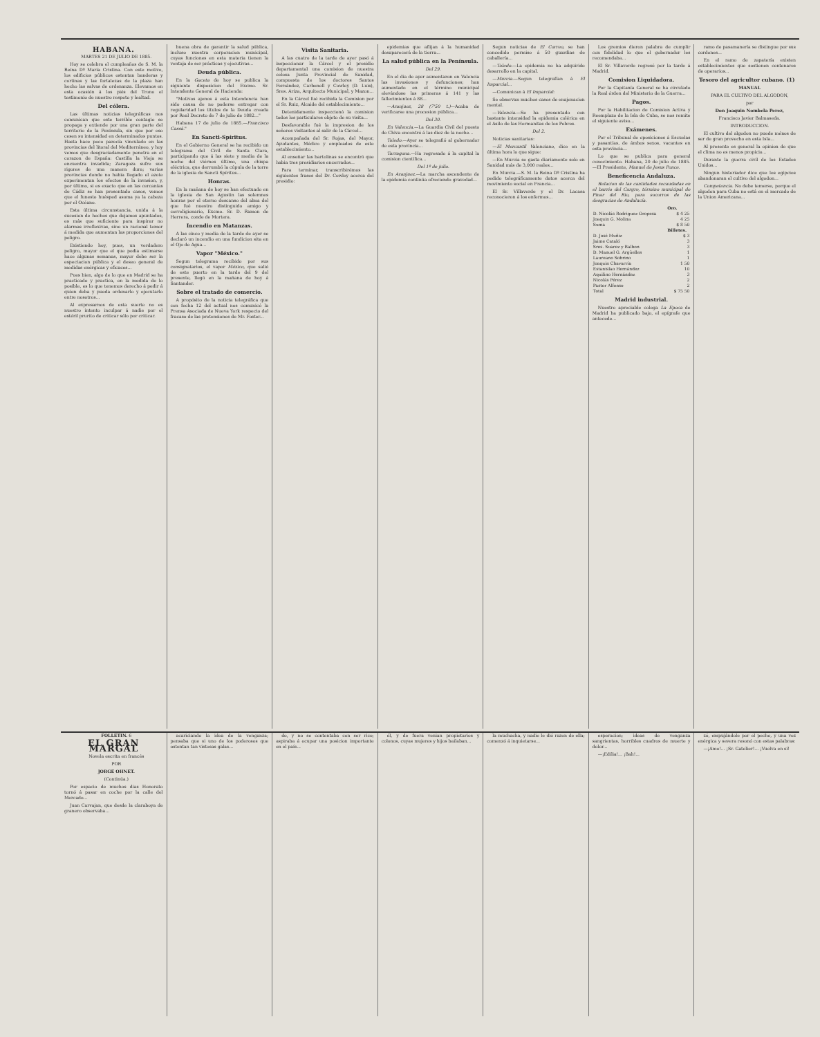HABANA.
MARTES 21 DE JULIO DE 1885.
Hoy se celebra el cumpleaños de S. M. la Reina Dª María Cristina. Con este motivo, los edificios públicos ostentan banderas y cortinas y las fortalezas de la plaza han hecho las salvas de ordenanza. Elevamos en esta ocasión á los piés del Trono el testimonio de nuestro respeto y lealtad.
Del cólera.
Las últimas noticias telegráficas nos comunican que este terrible contagio se propaga y extiende por una gran parte del territorio de la Península, sin que por eso cesen su intensidad en determinados puntos. Hasta hace poco parecía vinculado en las provincias del litoral del Mediterráneo, y hoy vemos que desgraciadamente penetra en el corazon de España: Castilla la Vieja se encuentra invadida; Zaragoza sufre sus rigores de una manera dura; varias provincias donde no habia llegado el azote experimentan los efectos de la invasion, y, por último, si es exacto que en las cercanías de Cádiz se han presentado casos, vemos que el funesto huésped asoma ya la cabeza por el Océano.
Esta última circunstancia, unida á la sucesion de hechos que dejamos apuntados, es más que suficiente para inspirar no alarmas irreflexivas, sino un racional temor á medida que aumentan las proporciones del peligro.
Existiendo hoy, pues, un verdadero peligro, mayor que el que podia estimarse hace algunas semanas, mayor debe ser la espectacion pública y el deseo general de medidas enérgicas y eficaces...
Pues bien, algo de lo que en Madrid se ha practicado y practica, en la medida de lo posible, es lo que tenemos derecho á pedir á quien deba y pueda ordenarlo y ejecutarlo entre nosotros...
Al expresarnos de esta suerte no es nuestro intento inculpar á nadie por el estéril prurito de criticar sólo por criticar.
buena obra de garantir la salud pública, incluso nuestra corporacion municipal, cuyas funciones en esta materia tienen la ventaja de ser prácticas y ejecutivas...
Deuda pública.
En la Gaceta de hoy se publica la siguiente disposicion del Excmo. Sr. Intendente General de Hacienda:
"Motivos ajenos á esta Intendencia han sido causa de no poderse entregar con regularidad los títulos de la Deuda creada por Real Decreto de 7 de julio de 1882..."
Habana 17 de julio de 1885.—Francisco Cassá."
En Sancti-Spíritus.
En el Gobierno General se ha recibido un telegrama del Civil de Santa Clara, participando que á las siete y media de la noche del viérnes último, una chispa eléctrica, que derrumbó la cúpula de la torre de la iglesia de Sancti Spíritus...
Honras.
En la mañana de hoy se han efectuado en la iglesia de San Agustin las solemnes honras por el eterno descanso del alma del que fué nuestro distinguido amigo y correligionario, Excmo. Sr. D. Ramon de Herrera, conde de Mortera.
Incendio en Matanzas.
A las cinco y media de la tarde de ayer se declaró un incendio en una fundicion sita en el Ojo de Agua...
Vapor "México."
Segun telegrama recibido por sus consignatarios, el vapor México, que salió de este puerto en la tarde del 9 del presente, llegó en la mañana de hoy á Santander.
Sobre el tratado de comercio.
A propósito de la noticia telegráfica que con fecha 12 del actual nos comunicó la Prensa Asociada de Nueva York respecto del fracaso de las pretensiones de Mr. Foster...
Visita Sanitaria.
A las cuatro de la tarde de ayer pasó á inspeccionar la Cárcel y el presidio departamental una comision de nuestra celosa Junta Provincial de Sanidad, compuesta de los doctores Santos Fernández, Carbonell y Cowley (D. Luis), Sres. Ariza, Arquitecto Municipal, y Mazon...
En la Cárcel fué recibida la Comision por el Sr. Ruiz, Alcaide del establecimiento...
Detenidamente inspeccionó la comision todos los particulares objeto de su visita...
Desfavorable fué la impresion de los señores visitantes al salir de la Cárcel...
Acompañada del Sr. Rojas, del Mayor, Ayudantes, Médico y empleados de este establecimiento...
Al enseñar las bartolinas se encontró que habia tres presidiarios encerrados...
Para terminar, transcribirémos las siguientes frases del Dr. Cowley acerca del presidio:
epidemias que aflijan á la humanidad desaparecerá de la tierra...
La salud pública en la Península.
Del 29.
En el dia de ayer aumentaron en Valencia las invasiones y defunciones; han aumentado en el término municipal elevándose las primeras á 141 y las fallecimientos á 88...
—Aranjuez, 28 (7'50 t.)—Acaba de verificarse una procesion pública...
Del 30.
En Valencia.—La Guardia Civil del puesto de Chiva encontró á las diez de la noche...
Toledo.—Ayer se telegrafió al gobernador de esta provincia...
Tarragona.—Ha regresado á la capital la comision científica...
Del 1º de julio.
En Aranjuez.—La marcha ascendente de la epidemia continúa ofreciendo gravedad...
Segun noticias de El Correo, se han concedido permiso á 50 guardias de caballería...
—Toledo.—La epidemia no ha adquirido desarrollo en la capital.
—Murcia.—Segun telegrafían á El Imparcial...
—Comunican á El Imparcial:
Se observan muchos casos de enajenacion mental.
—Valencia.—Se ha presentado con bastante intensidad la epidemia colérica en el Asilo de las Hermanitas de los Pobres.
Del 2.
Noticias sanitarias:
—El Mercantil Valenciano, dice en la última hora lo que sigue:
—En Murcia se gasta diariamente solo en Sanidad más de 3,000 reales...
En Murcia.—S. M. la Reina Dª Cristina ha pedido telegráficamente datos acerca del movimiento social en Francia...
El Sr. Villaverde y el Dr. Lacasa reconocieron á los enfermos...
Los gremios dieron palabra de cumplir con fidelidad lo que el gobernador les recomendaba...
El Sr. Villaverde regresó por la tarde á Madrid.
Comision Liquidadora.
Por la Capitanía General se ha circulado la Real órden del Ministerio de la Guerra...
Pagos.
Por la Habilitacion de Comision Activa y Reemplazo de la Isla de Cuba, se nos remite el siguiente aviso...
Exámenes.
Por el Tribunal de oposiciones á Escuelas y pasantías, de ámbos sexos, vacantes en esta provincia...
Lo que se publica para general conocimiento. Habana, 20 de julio de 1885.—El Presidente, Manuel de Jesus Ponce.
Beneficencia Andaluza.
Relacion de las cantidades recaudadas en el barrio del Cargre, término municipal de Pinar del Rio, para socorros de las desgracias de Andalucía.
| | Oro. |
| --- | --- |
| D. Nicolás Rodriguez Oropesa | $ 4 25 |
| Joaquin G. Molina | 4 25 |
| Suma | $ 8 50 |
| | Billetes. |
| D. José Muñiz | $ 3 |
| Jaime Cataló | 3 |
| Sres. Suarez y Balbon | 3 |
| D. Manuel G. Argüelles | 1 |
| Laureano Sobrino | 1 |
| Joaquin Chavarría | 1 50 |
| Estanislao Hernández | 10 |
| Aquilino Hernández | 3 |
| Nicolás Pérez | 2 |
| Pastor Alfonso | 2 |
| Total | $ 75 50 |
Madrid industrial.
Nuestro apreciable colega La Epoca de Madrid ha publicado bajo, el epígrafe que antecede...
ramo de pasamanería se distingue por sus cordones...
En el ramo de zapatería existen establecimientos que sostienen centenares de operarios...
Tesoro del agricultor cubano. (1)
MANUAL
PARA EL CULTIVO DEL ALGODON,
por
Don Joaquin Nombela Perez,
Francisco Javier Balmaseda.
INTRODUCCION.
El cultivo del algodon no puede ménos de ser de gran provecho en esta Isla...
Al presente es general la opinion de que el clima no es menos propicio...
Durante la guerra civil de los Estados Unidos...
Ningun historiador dice que los egipcios abandonaran el cultivo del algodon...
Competencia. No debe temerse, porque el algodon para Cuba no está en el mercado de la Union Americana...
FOLLETIN. 6
EL GRAN MARGAL
Novela escrita en francés
POR
JORGE OHNET.
(Continúa.)
Por espacio de muchos dias Honorato tornó á pasar en coche por la calle del Mercado...
Juan Carvajan, que desde la claraboya de granero observaba...
acariciando la idea de la venganza; pensaba que si uno de los poderosos que ostentan tan vistosas galas...
do, y no se contentaba con ser rico; aspiraba á ocupar una posicion importante en el país...
él, y de fuera venian propietarios y colonos, cuyas mujeres y hijos bailaban...
la muchacha, y nadie le dió razon de ella; comenzó á inquietarse...
esperacion; ideas de venganza sangrientas, horribles cuadros de muerte y dolor...
—¡Edilia!... ¡Bah!...
zó, empujándole por el pecho, y una voz enérgica y severa resonó con estas palabras:
—¡Amo!... ¡Sr. Gatelier!... ¡Vuelva en sí!